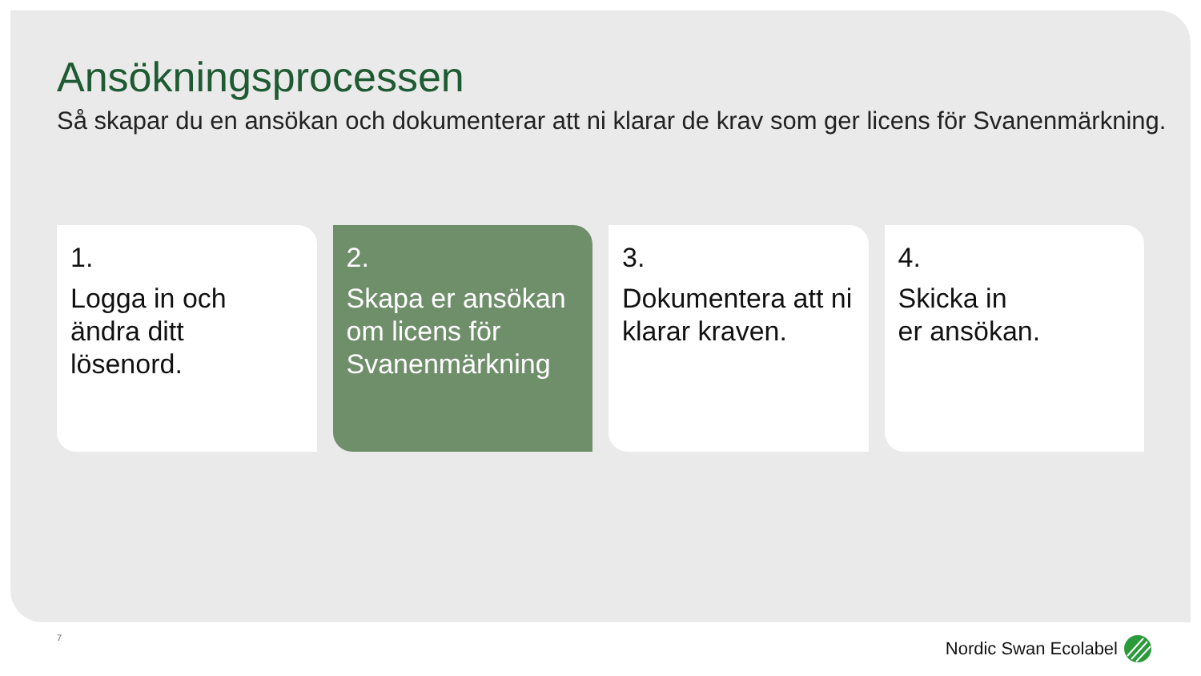Ansökningsprocessen
Så skapar du en ansökan och dokumenterar att ni klarar de krav som ger licens för Svanenmärkning.
1.
Logga in och
ändra ditt
lösenord.
2.
Skapa er ansökan
om licens för
Svanenmärkning
3.
Dokumentera att ni
klarar kraven.
4.
Skicka in
er ansökan.
7 Nordic Swan Ecolabel